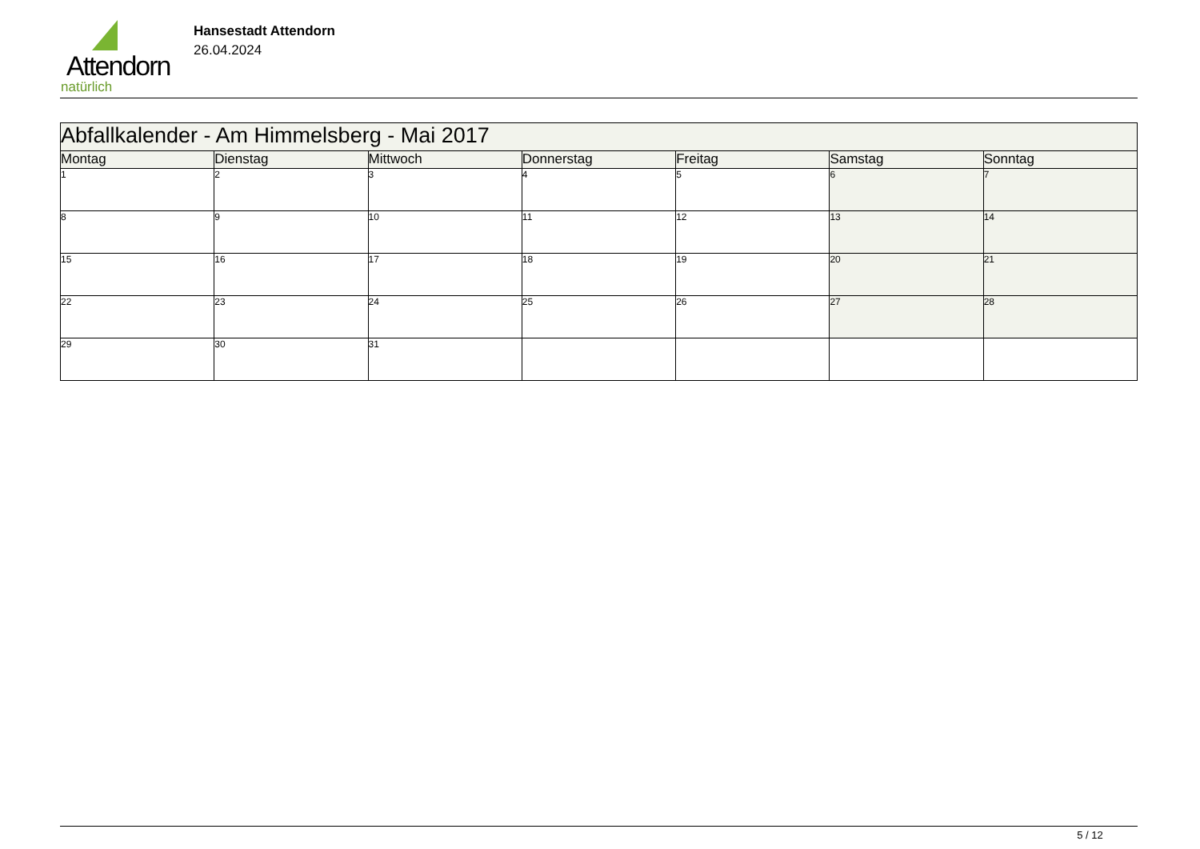Attendorn
natürlich
Hansestadt Attendorn
26.04.2024
| Abfallkalender - Am Himmelsberg - Mai 2017 | | | | | | |
| Montag | Dienstag | Mittwoch | Donnerstag | Freitag | Samstag | Sonntag |
| 1 | 2 | 3 | 4 | 5 | 6 | 7 |
| 8 | 9 | 10 | 11 | 12 | 13 | 14 |
| 15 | 16 | 17 | 18 | 19 | 20 | 21 |
| 22 | 23 | 24 | 25 | 26 | 27 | 28 |
| 29 | 30 | 31 | | | | |
5 / 12